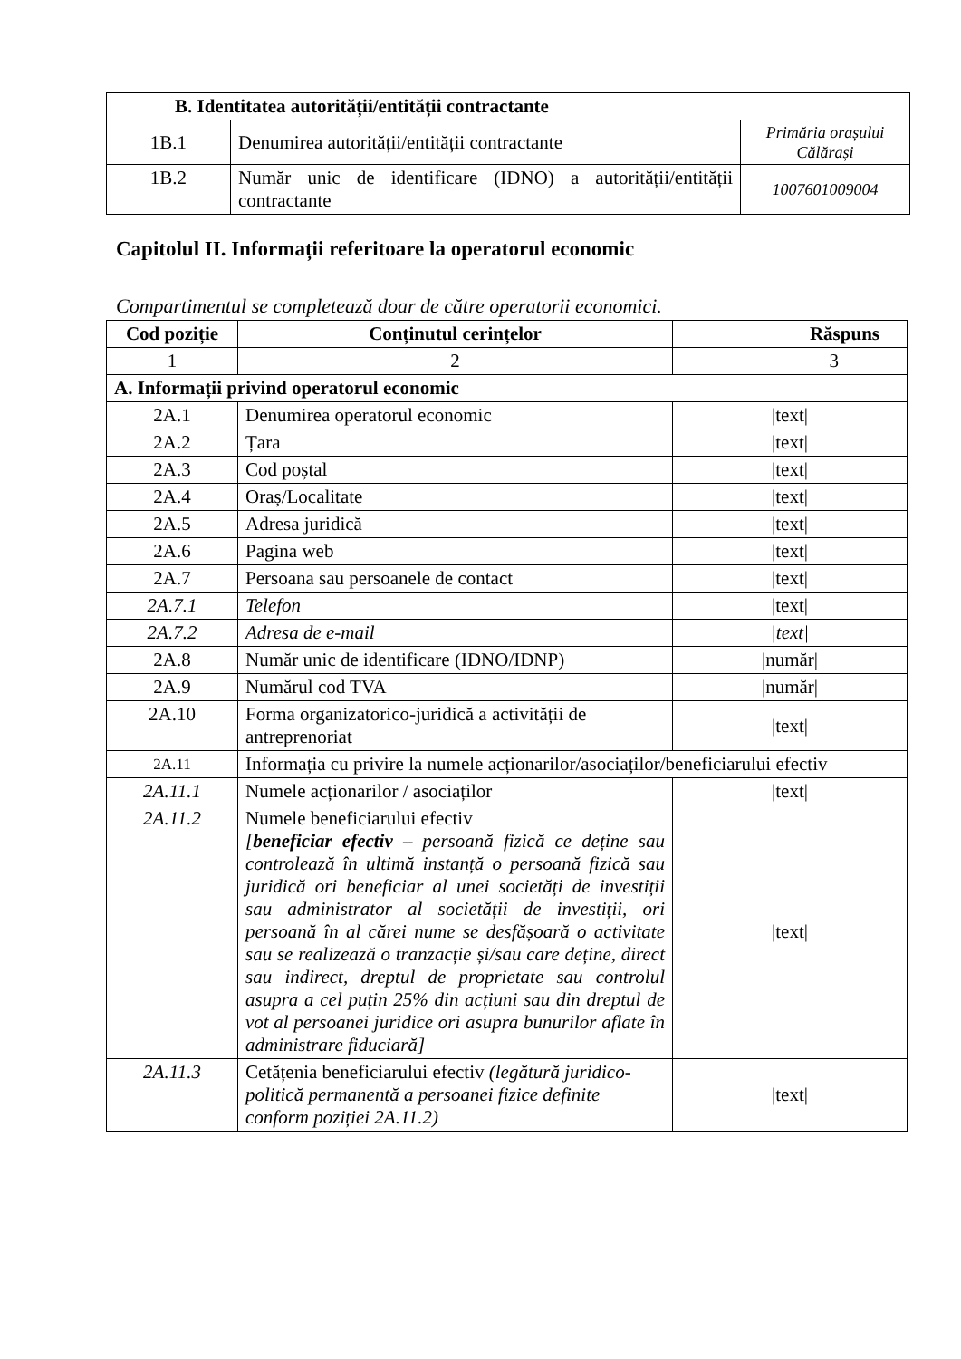| B. Identitatea autorității/entității contractante | | |
| --- | --- | --- |
| 1B.1 | Denumirea autorității/entității contractante | Primăria orașului Călărași |
| 1B.2 | Număr unic de identificare (IDNO) a autorității/entității contractante | 1007601009004 |
Capitolul II. Informații referitoare la operatorul economic
Compartimentul se completează doar de către operatorii economici.
| Cod poziție | Conținutul cerințelor | Răspuns |
| --- | --- | --- |
| 1 | 2 | 3 |
| A. Informații privind operatorul economic | | |
| 2A.1 | Denumirea operatorul economic | /text/ |
| 2A.2 | Țara | /text/ |
| 2A.3 | Cod poștal | /text/ |
| 2A.4 | Oraș/Localitate | /text/ |
| 2A.5 | Adresa juridică | /text/ |
| 2A.6 | Pagina web | /text/ |
| 2A.7 | Persoana sau persoanele de contact | /text/ |
| 2A.7.1 | Telefon | /text/ |
| 2A.7.2 | Adresa de e-mail | /text/ |
| 2A.8 | Număr unic de identificare (IDNO/IDNP) | /număr/ |
| 2A.9 | Numărul cod TVA | /număr/ |
| 2A.10 | Forma organizatorico-juridică a activității de antreprenoriat | /text/ |
| 2A.11 | Informația cu privire la numele acționarilor/asociaților/beneficiarului efectiv | |
| 2A.11.1 | Numele acționarilor / asociaților | /text/ |
| 2A.11.2 | Numele beneficiarului efectiv [ beneficiar efectiv – persoană fizică ce deține sau controlează în ultimă instanță o persoană fizică sau juridică ori beneficiar al unei societăți de investiții sau administrator al societății de investiții, ori persoană în al cărei nume se desfășoară o activitate sau se realizează o tranzacție și/sau care deține, direct sau indirect, dreptul de proprietate sau controlul asupra a cel puțin 25% din acțiuni sau din dreptul de vot al persoanei juridice ori asupra bunurilor aflate în administrare fiduciară] | /text/ |
| 2A.11.3 | Cetățenia beneficiarului efectiv (legătură juridico-politică permanentă a persoanei fizice definite conform poziției 2A.11.2) | /text/ |